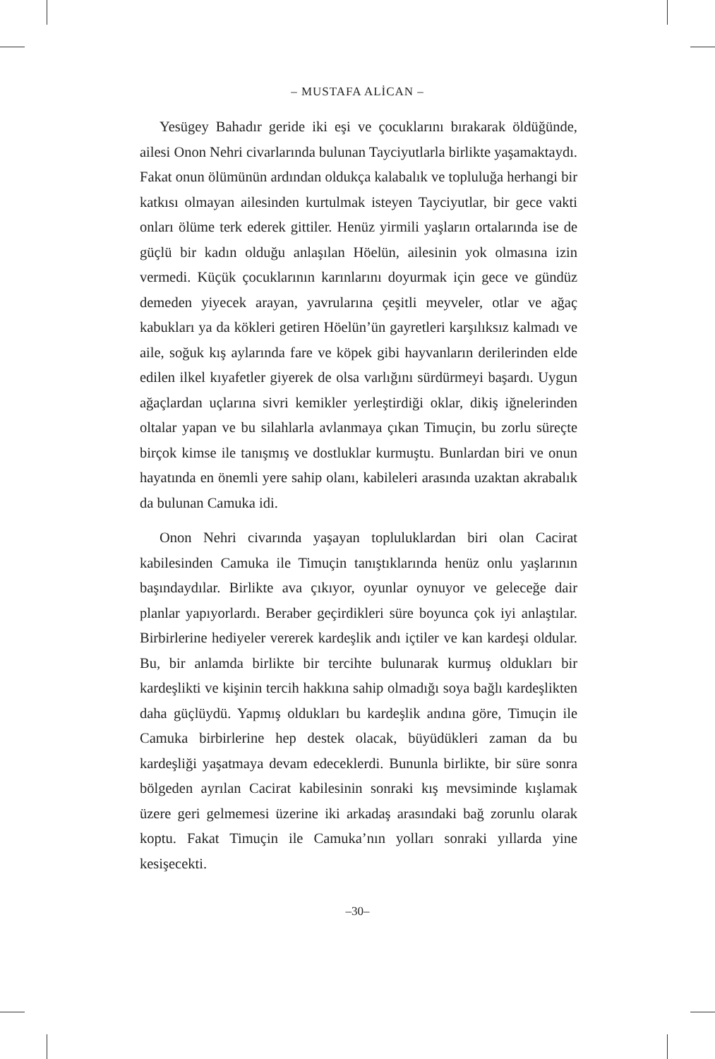– MUSTAFA ALİCAN –
Yesügey Bahadır geride iki eşi ve çocuklarını bırakarak öldüğünde, ailesi Onon Nehri civarlarında bulunan Tayciyutlarla birlikte yaşamaktaydı. Fakat onun ölümünün ardından oldukça kalabalık ve topluluğa herhangi bir katkısı olmayan ailesinden kurtulmak isteyen Tayciyutlar, bir gece vakti onları ölüme terk ederek gittiler. Henüz yirmili yaşların ortalarında ise de güçlü bir kadın olduğu anlaşılan Höelün, ailesinin yok olmasına izin vermedi. Küçük çocuklarının karınlarını doyurmak için gece ve gündüz demeden yiyecek arayan, yavrularına çeşitli meyveler, otlar ve ağaç kabukları ya da kökleri getiren Höelün’ün gayretleri karşılıksız kalmadı ve aile, soğuk kış aylarında fare ve köpek gibi hayvanların derilerinden elde edilen ilkel kıyafetler giyerek de olsa varlığını sürdürmeyi başardı. Uygun ağaçlardan uçlarına sivri kemikler yerleştirdiği oklar, dikiş iğnelerinden oltalar yapan ve bu silahlarla avlanmaya çıkan Timuçin, bu zorlu süreçte birçok kimse ile tanışmış ve dostluklar kurmuştu. Bunlardan biri ve onun hayatında en önemli yere sahip olanı, kabileleri arasında uzaktan akrabalık da bulunan Camuka idi.
Onon Nehri civarında yaşayan topluluklardan biri olan Cacirat kabilesinden Camuka ile Timuçin tanıştıklarında henüz onlu yaşlarının başındaydılar. Birlikte ava çıkıyor, oyunlar oynuyor ve geleceğe dair planlar yapıyorlardı. Beraber geçirdikleri süre boyunca çok iyi anlaştılar. Birbirlerine hediyeler vererek kardeşlik andı içtiler ve kan kardeşi oldular. Bu, bir anlamda birlikte bir tercihte bulunarak kurmuş oldukları bir kardeşlikti ve kişinin tercih hakkına sahip olmadığı soya bağlı kardeşlikten daha güçlüydü. Yapmış oldukları bu kardeşlik andına göre, Timuçin ile Camuka birbirlerine hep destek olacak, büyüdükleri zaman da bu kardeşliği yaşatmaya devam edeceklerdi. Bununla birlikte, bir süre sonra bölgeden ayrılan Cacirat kabilesinin sonraki kış mevsiminde kışlamak üzere geri gelmemesi üzerine iki arkadaş arasındaki bağ zorunlu olarak koptu. Fakat Timuçin ile Camuka’nın yolları sonraki yıllarda yine kesişecekti.
–30–